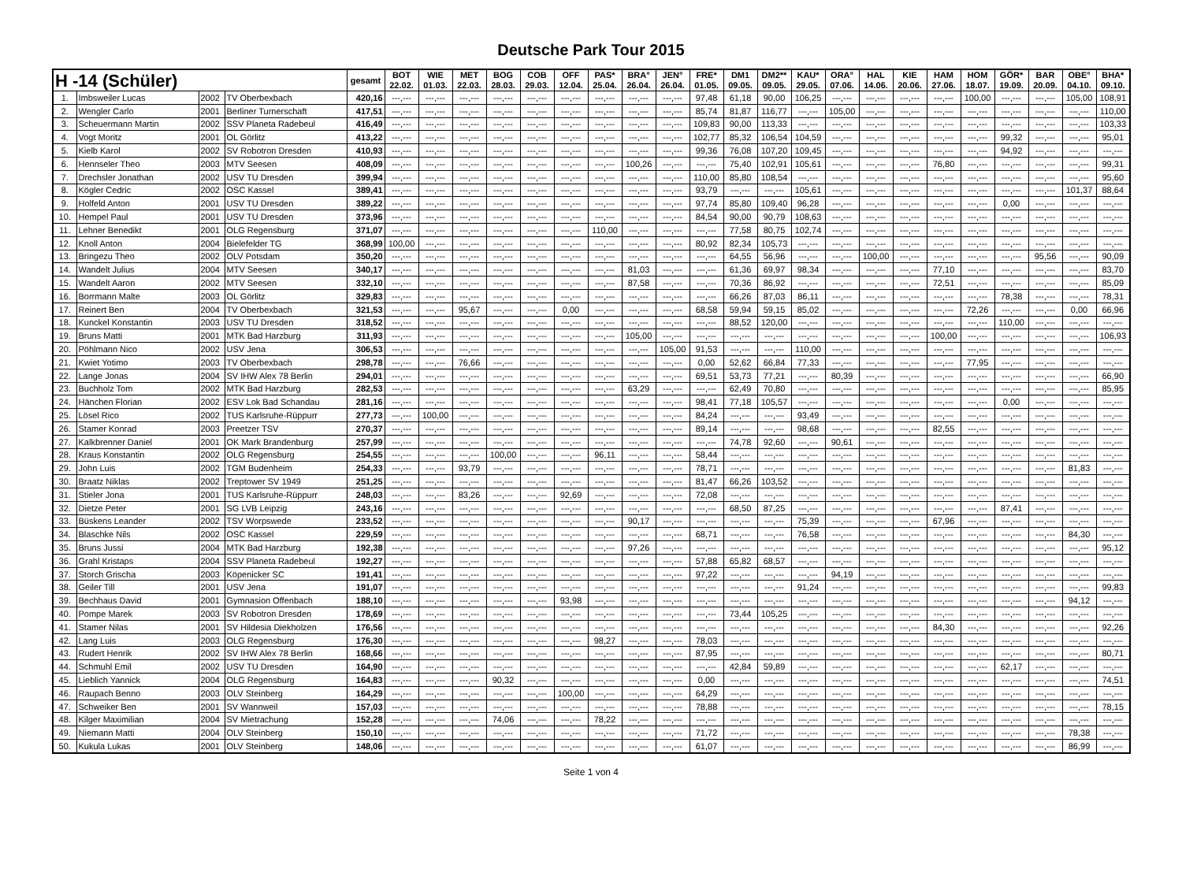Deutsche Park Tour 2015
| H -14 (Schüler) | | | | gesamt | BOT 22.02. | WIE 01.03. | MET 22.03. | BOG 28.03. | COB 29.03. | OFF 12.04. | PAS* 25.04. | BRA° 26.04. | JEN° 26.04. | FRE* 01.05. | DM1 09.05. | DM2** 09.05. | KAU* 29.05. | ORA° 07.06. | HAL 14.06. | KIE 20.06. | HAM 27.06. | HOM 18.07. | GÖR* 19.09. | BAR 20.09. | OBE° 04.10. | BHA* 09.10. |
| --- | --- | --- | --- | --- | --- | --- | --- | --- | --- | --- | --- | --- | --- | --- | --- | --- | --- | --- | --- | --- | --- | --- | --- | --- | --- | --- |
| 1. | Imbsweiler Lucas | 2002 | TV Oberbexbach | 420,16 | ---,--- | ---,--- | ---,--- | ---,--- | ---,--- | ---,--- | ---,--- | ---,--- | ---,--- | 97,48 | 61,18 | 90,00 | 106,25 | ---,--- | ---,--- | ---,--- | ---,--- | 100,00 | ---,--- | ---,--- | 105,00 | 108,91 |
| 2. | Wengler Carlo | 2001 | Berliner Turnerschaft | 417,51 | ---,--- | ---,--- | ---,--- | ---,--- | ---,--- | ---,--- | ---,--- | ---,--- | ---,--- | 85,74 | 81,87 | 116,77 | ---,--- | 105,00 | ---,--- | ---,--- | ---,--- | ---,--- | ---,--- | ---,--- | ---,--- | 110,00 |
| 3. | Scheuermann Martin | 2002 | SSV Planeta Radebeul | 416,49 | ---,--- | ---,--- | ---,--- | ---,--- | ---,--- | ---,--- | ---,--- | ---,--- | ---,--- | 109,83 | 90,00 | 113,33 | ---,--- | ---,--- | ---,--- | ---,--- | ---,--- | ---,--- | ---,--- | ---,--- | ---,--- | 103,33 |
| 4. | Vogt Moritz | 2001 | OL Görlitz | 413,22 | ---,--- | ---,--- | ---,--- | ---,--- | ---,--- | ---,--- | ---,--- | ---,--- | ---,--- | 102,77 | 85,32 | 106,54 | 104,59 | ---,--- | ---,--- | ---,--- | ---,--- | ---,--- | 99,32 | ---,--- | ---,--- | 95,01 |
| 5. | Kielb Karol | 2002 | SV Robotron Dresden | 410,93 | ---,--- | ---,--- | ---,--- | ---,--- | ---,--- | ---,--- | ---,--- | ---,--- | ---,--- | 99,36 | 76,08 | 107,20 | 109,45 | ---,--- | ---,--- | ---,--- | ---,--- | ---,--- | 94,92 | ---,--- | ---,--- | ---,--- |
| 6. | Hennseler Theo | 2003 | MTV Seesen | 408,09 | ---,--- | ---,--- | ---,--- | ---,--- | ---,--- | ---,--- | ---,--- | 100,26 | ---,--- | ---,--- | 75,40 | 102,91 | 105,61 | ---,--- | ---,--- | ---,--- | 76,80 | ---,--- | ---,--- | ---,--- | ---,--- | 99,31 |
| 7. | Drechsler Jonathan | 2002 | USV TU Dresden | 399,94 | ---,--- | ---,--- | ---,--- | ---,--- | ---,--- | ---,--- | ---,--- | ---,--- | ---,--- | 110,00 | 85,80 | 108,54 | ---,--- | ---,--- | ---,--- | ---,--- | ---,--- | ---,--- | ---,--- | ---,--- | ---,--- | 95,60 |
| 8. | Kögler Cedric | 2002 | OSC Kassel | 389,41 | ---,--- | ---,--- | ---,--- | ---,--- | ---,--- | ---,--- | ---,--- | ---,--- | ---,--- | 93,79 | ---,--- | ---,--- | 105,61 | ---,--- | ---,--- | ---,--- | ---,--- | ---,--- | ---,--- | ---,--- | 101,37 | 88,64 |
| 9. | Holfeld Anton | 2001 | USV TU Dresden | 389,22 | ---,--- | ---,--- | ---,--- | ---,--- | ---,--- | ---,--- | ---,--- | ---,--- | ---,--- | 97,74 | 85,80 | 109,40 | 96,28 | ---,--- | ---,--- | ---,--- | ---,--- | ---,--- | 0,00 | ---,--- | ---,--- | ---,--- |
| 10. | Hempel Paul | 2001 | USV TU Dresden | 373,96 | ---,--- | ---,--- | ---,--- | ---,--- | ---,--- | ---,--- | ---,--- | ---,--- | ---,--- | 84,54 | 90,00 | 90,79 | 108,63 | ---,--- | ---,--- | ---,--- | ---,--- | ---,--- | ---,--- | ---,--- | ---,--- | ---,--- |
| 11. | Lehner Benedikt | 2001 | OLG Regensburg | 371,07 | ---,--- | ---,--- | ---,--- | ---,--- | ---,--- | ---,--- | 110,00 | ---,--- | ---,--- | ---,--- | 77,58 | 80,75 | 102,74 | ---,--- | ---,--- | ---,--- | ---,--- | ---,--- | ---,--- | ---,--- | ---,--- | ---,--- |
| 12. | Knoll Anton | 2004 | Bielefelder TG | 368,99 | 100,00 | ---,--- | ---,--- | ---,--- | ---,--- | ---,--- | ---,--- | ---,--- | ---,--- | 80,92 | 82,34 | 105,73 | ---,--- | ---,--- | ---,--- | ---,--- | ---,--- | ---,--- | ---,--- | ---,--- | ---,--- | ---,--- |
| 13. | Bringezu Theo | 2002 | OLV Potsdam | 350,20 | ---,--- | ---,--- | ---,--- | ---,--- | ---,--- | ---,--- | ---,--- | ---,--- | ---,--- | ---,--- | 64,55 | 56,96 | ---,--- | ---,--- | 100,00 | ---,--- | ---,--- | ---,--- | ---,--- | 95,56 | ---,--- | 90,09 |
| 14. | Wandelt Julius | 2004 | MTV Seesen | 340,17 | ---,--- | ---,--- | ---,--- | ---,--- | ---,--- | ---,--- | ---,--- | 81,03 | ---,--- | ---,--- | 61,36 | 69,97 | 98,34 | ---,--- | ---,--- | ---,--- | 77,10 | ---,--- | ---,--- | ---,--- | ---,--- | 83,70 |
| 15. | Wandelt Aaron | 2002 | MTV Seesen | 332,10 | ---,--- | ---,--- | ---,--- | ---,--- | ---,--- | ---,--- | ---,--- | 87,58 | ---,--- | ---,--- | 70,36 | 86,92 | ---,--- | ---,--- | ---,--- | ---,--- | 72,51 | ---,--- | ---,--- | ---,--- | ---,--- | 85,09 |
| 16. | Borrmann Malte | 2003 | OL Görlitz | 329,83 | ---,--- | ---,--- | ---,--- | ---,--- | ---,--- | ---,--- | ---,--- | ---,--- | ---,--- | ---,--- | 66,26 | 87,03 | 86,11 | ---,--- | ---,--- | ---,--- | ---,--- | ---,--- | 78,38 | ---,--- | ---,--- | 78,31 |
| 17. | Reinert Ben | 2004 | TV Oberbexbach | 321,53 | ---,--- | ---,--- | 95,67 | ---,--- | ---,--- | 0,00 | ---,--- | ---,--- | ---,--- | 68,58 | 59,94 | 59,15 | 85,02 | ---,--- | ---,--- | ---,--- | ---,--- | 72,26 | ---,--- | ---,--- | 0,00 | 66,96 |
| 18. | Kunckel Konstantin | 2003 | USV TU Dresden | 318,52 | ---,--- | ---,--- | ---,--- | ---,--- | ---,--- | ---,--- | ---,--- | ---,--- | ---,--- | ---,--- | 88,52 | 120,00 | ---,--- | ---,--- | ---,--- | ---,--- | ---,--- | ---,--- | 110,00 | ---,--- | ---,--- | ---,--- |
| 19. | Bruns Matti | 2001 | MTK Bad Harzburg | 311,93 | ---,--- | ---,--- | ---,--- | ---,--- | ---,--- | ---,--- | ---,--- | 105,00 | ---,--- | ---,--- | ---,--- | ---,--- | ---,--- | ---,--- | ---,--- | ---,--- | 100,00 | ---,--- | ---,--- | ---,--- | ---,--- | 106,93 |
| 20. | Pöhlmann Nico | 2002 | USV Jena | 306,53 | ---,--- | ---,--- | ---,--- | ---,--- | ---,--- | ---,--- | ---,--- | ---,--- | 105,00 | 91,53 | ---,--- | ---,--- | 110,00 | ---,--- | ---,--- | ---,--- | ---,--- | ---,--- | ---,--- | ---,--- | ---,--- | ---,--- |
| 21. | Kwiet Yotimo | 2003 | TV Oberbexbach | 298,78 | ---,--- | ---,--- | 76,66 | ---,--- | ---,--- | ---,--- | ---,--- | ---,--- | ---,--- | 0,00 | 52,62 | 66,84 | 77,33 | ---,--- | ---,--- | ---,--- | ---,--- | 77,95 | ---,--- | ---,--- | ---,--- | ---,--- |
| 22. | Lange Jonas | 2004 | SV IHW Alex 78 Berlin | 294,01 | ---,--- | ---,--- | ---,--- | ---,--- | ---,--- | ---,--- | ---,--- | ---,--- | ---,--- | 69,51 | 53,73 | 77,21 | ---,--- | 80,39 | ---,--- | ---,--- | ---,--- | ---,--- | ---,--- | ---,--- | ---,--- | 66,90 |
| 23. | Buchholz Tom | 2002 | MTK Bad Harzburg | 282,53 | ---,--- | ---,--- | ---,--- | ---,--- | ---,--- | ---,--- | ---,--- | 63,29 | ---,--- | ---,--- | 62,49 | 70,80 | ---,--- | ---,--- | ---,--- | ---,--- | ---,--- | ---,--- | ---,--- | ---,--- | ---,--- | 85,95 |
| 24. | Hänchen Florian | 2002 | ESV Lok Bad Schandau | 281,16 | ---,--- | ---,--- | ---,--- | ---,--- | ---,--- | ---,--- | ---,--- | ---,--- | ---,--- | 98,41 | 77,18 | 105,57 | ---,--- | ---,--- | ---,--- | ---,--- | ---,--- | ---,--- | 0,00 | ---,--- | ---,--- | ---,--- |
| 25. | Lösel Rico | 2002 | TUS Karlsruhe-Rüppurr | 277,73 | ---,--- | 100,00 | ---,--- | ---,--- | ---,--- | ---,--- | ---,--- | ---,--- | ---,--- | 84,24 | ---,--- | ---,--- | 93,49 | ---,--- | ---,--- | ---,--- | ---,--- | ---,--- | ---,--- | ---,--- | ---,--- | ---,--- |
| 26. | Stamer Konrad | 2003 | Preetzer TSV | 270,37 | ---,--- | ---,--- | ---,--- | ---,--- | ---,--- | ---,--- | ---,--- | ---,--- | ---,--- | 89,14 | ---,--- | ---,--- | 98,68 | ---,--- | ---,--- | ---,--- | 82,55 | ---,--- | ---,--- | ---,--- | ---,--- | ---,--- |
| 27. | Kalkbrenner Daniel | 2001 | OK Mark Brandenburg | 257,99 | ---,--- | ---,--- | ---,--- | ---,--- | ---,--- | ---,--- | ---,--- | ---,--- | ---,--- | ---,--- | 74,78 | 92,60 | ---,--- | 90,61 | ---,--- | ---,--- | ---,--- | ---,--- | ---,--- | ---,--- | ---,--- | ---,--- |
| 28. | Kraus Konstantin | 2002 | OLG Regensburg | 254,55 | ---,--- | ---,--- | ---,--- | 100,00 | ---,--- | ---,--- | 96,11 | ---,--- | ---,--- | 58,44 | ---,--- | ---,--- | ---,--- | ---,--- | ---,--- | ---,--- | ---,--- | ---,--- | ---,--- | ---,--- | ---,--- | ---,--- |
| 29. | John Luis | 2002 | TGM Budenheim | 254,33 | ---,--- | ---,--- | 93,79 | ---,--- | ---,--- | ---,--- | ---,--- | ---,--- | ---,--- | 78,71 | ---,--- | ---,--- | ---,--- | ---,--- | ---,--- | ---,--- | ---,--- | ---,--- | ---,--- | ---,--- | 81,83 | ---,--- |
| 30. | Braatz Niklas | 2002 | Treptower SV 1949 | 251,25 | ---,--- | ---,--- | ---,--- | ---,--- | ---,--- | ---,--- | ---,--- | ---,--- | ---,--- | 81,47 | 66,26 | 103,52 | ---,--- | ---,--- | ---,--- | ---,--- | ---,--- | ---,--- | ---,--- | ---,--- | ---,--- | ---,--- |
| 31. | Stieler Jona | 2001 | TUS Karlsruhe-Rüppurr | 248,03 | ---,--- | ---,--- | 83,26 | ---,--- | ---,--- | 92,69 | ---,--- | ---,--- | ---,--- | 72,08 | ---,--- | ---,--- | ---,--- | ---,--- | ---,--- | ---,--- | ---,--- | ---,--- | ---,--- | ---,--- | ---,--- | ---,--- |
| 32. | Dietze Peter | 2001 | SG LVB Leipzig | 243,16 | ---,--- | ---,--- | ---,--- | ---,--- | ---,--- | ---,--- | ---,--- | ---,--- | ---,--- | ---,--- | 68,50 | 87,25 | ---,--- | ---,--- | ---,--- | ---,--- | ---,--- | ---,--- | 87,41 | ---,--- | ---,--- | ---,--- |
| 33. | Büskens Leander | 2002 | TSV Worpswede | 233,52 | ---,--- | ---,--- | ---,--- | ---,--- | ---,--- | ---,--- | ---,--- | 90,17 | ---,--- | ---,--- | ---,--- | ---,--- | 75,39 | ---,--- | ---,--- | ---,--- | 67,96 | ---,--- | ---,--- | ---,--- | ---,--- | ---,--- |
| 34. | Blaschke Nils | 2002 | OSC Kassel | 229,59 | ---,--- | ---,--- | ---,--- | ---,--- | ---,--- | ---,--- | ---,--- | ---,--- | ---,--- | 68,71 | ---,--- | ---,--- | 76,58 | ---,--- | ---,--- | ---,--- | ---,--- | ---,--- | ---,--- | ---,--- | 84,30 | ---,--- |
| 35. | Bruns Jussi | 2004 | MTK Bad Harzburg | 192,38 | ---,--- | ---,--- | ---,--- | ---,--- | ---,--- | ---,--- | ---,--- | 97,26 | ---,--- | ---,--- | ---,--- | ---,--- | ---,--- | ---,--- | ---,--- | ---,--- | ---,--- | ---,--- | ---,--- | ---,--- | ---,--- | 95,12 |
| 36. | Grahl Kristaps | 2004 | SSV Planeta Radebeul | 192,27 | ---,--- | ---,--- | ---,--- | ---,--- | ---,--- | ---,--- | ---,--- | ---,--- | ---,--- | 57,88 | 65,82 | 68,57 | ---,--- | ---,--- | ---,--- | ---,--- | ---,--- | ---,--- | ---,--- | ---,--- | ---,--- | ---,--- |
| 37. | Storch Grischa | 2003 | Köpenicker SC | 191,41 | ---,--- | ---,--- | ---,--- | ---,--- | ---,--- | ---,--- | ---,--- | ---,--- | ---,--- | 97,22 | ---,--- | ---,--- | ---,--- | 94,19 | ---,--- | ---,--- | ---,--- | ---,--- | ---,--- | ---,--- | ---,--- | ---,--- |
| 38. | Geiler Till | 2001 | USV Jena | 191,07 | ---,--- | ---,--- | ---,--- | ---,--- | ---,--- | ---,--- | ---,--- | ---,--- | ---,--- | ---,--- | ---,--- | ---,--- | 91,24 | ---,--- | ---,--- | ---,--- | ---,--- | ---,--- | ---,--- | ---,--- | ---,--- | 99,83 |
| 39. | Bechhaus David | 2001 | Gymnasion Offenbach | 188,10 | ---,--- | ---,--- | ---,--- | ---,--- | ---,--- | 93,98 | ---,--- | ---,--- | ---,--- | ---,--- | ---,--- | ---,--- | ---,--- | ---,--- | ---,--- | ---,--- | ---,--- | ---,--- | ---,--- | ---,--- | 94,12 | ---,--- |
| 40. | Pompe Marek | 2003 | SV Robotron Dresden | 178,69 | ---,--- | ---,--- | ---,--- | ---,--- | ---,--- | ---,--- | ---,--- | ---,--- | ---,--- | ---,--- | 73,44 | 105,25 | ---,--- | ---,--- | ---,--- | ---,--- | ---,--- | ---,--- | ---,--- | ---,--- | ---,--- | ---,--- |
| 41. | Stamer Nilas | 2001 | SV Hildesia Diekholzen | 176,56 | ---,--- | ---,--- | ---,--- | ---,--- | ---,--- | ---,--- | ---,--- | ---,--- | ---,--- | ---,--- | ---,--- | ---,--- | ---,--- | ---,--- | ---,--- | ---,--- | 84,30 | ---,--- | ---,--- | ---,--- | ---,--- | 92,26 |
| 42. | Lang Luis | 2003 | OLG Regensburg | 176,30 | ---,--- | ---,--- | ---,--- | ---,--- | ---,--- | ---,--- | 98,27 | ---,--- | ---,--- | 78,03 | ---,--- | ---,--- | ---,--- | ---,--- | ---,--- | ---,--- | ---,--- | ---,--- | ---,--- | ---,--- | ---,--- | ---,--- |
| 43. | Rudert Henrik | 2002 | SV IHW Alex 78 Berlin | 168,66 | ---,--- | ---,--- | ---,--- | ---,--- | ---,--- | ---,--- | ---,--- | ---,--- | ---,--- | 87,95 | ---,--- | ---,--- | ---,--- | ---,--- | ---,--- | ---,--- | ---,--- | ---,--- | ---,--- | ---,--- | ---,--- | 80,71 |
| 44. | Schmuhl Emil | 2002 | USV TU Dresden | 164,90 | ---,--- | ---,--- | ---,--- | ---,--- | ---,--- | ---,--- | ---,--- | ---,--- | ---,--- | ---,--- | 42,84 | 59,89 | ---,--- | ---,--- | ---,--- | ---,--- | ---,--- | ---,--- | 62,17 | ---,--- | ---,--- | ---,--- |
| 45. | Lieblich Yannick | 2004 | OLG Regensburg | 164,83 | ---,--- | ---,--- | ---,--- | 90,32 | ---,--- | ---,--- | ---,--- | ---,--- | ---,--- | 0,00 | ---,--- | ---,--- | ---,--- | ---,--- | ---,--- | ---,--- | ---,--- | ---,--- | ---,--- | ---,--- | ---,--- | 74,51 |
| 46. | Raupach Benno | 2003 | OLV Steinberg | 164,29 | ---,--- | ---,--- | ---,--- | ---,--- | ---,--- | 100,00 | ---,--- | ---,--- | ---,--- | 64,29 | ---,--- | ---,--- | ---,--- | ---,--- | ---,--- | ---,--- | ---,--- | ---,--- | ---,--- | ---,--- | ---,--- | ---,--- |
| 47. | Schweiker Ben | 2001 | SV Wannweil | 157,03 | ---,--- | ---,--- | ---,--- | ---,--- | ---,--- | ---,--- | ---,--- | ---,--- | ---,--- | 78,88 | ---,--- | ---,--- | ---,--- | ---,--- | ---,--- | ---,--- | ---,--- | ---,--- | ---,--- | ---,--- | ---,--- | 78,15 |
| 48. | Kilger Maximilian | 2004 | SV Mietrachung | 152,28 | ---,--- | ---,--- | ---,--- | 74,06 | ---,--- | ---,--- | 78,22 | ---,--- | ---,--- | ---,--- | ---,--- | ---,--- | ---,--- | ---,--- | ---,--- | ---,--- | ---,--- | ---,--- | ---,--- | ---,--- | ---,--- | ---,--- |
| 49. | Niemann Matti | 2004 | OLV Steinberg | 150,10 | ---,--- | ---,--- | ---,--- | ---,--- | ---,--- | ---,--- | ---,--- | ---,--- | ---,--- | 71,72 | ---,--- | ---,--- | ---,--- | ---,--- | ---,--- | ---,--- | ---,--- | ---,--- | ---,--- | ---,--- | 78,38 | ---,--- |
| 50. | Kukula Lukas | 2001 | OLV Steinberg | 148,06 | ---,--- | ---,--- | ---,--- | ---,--- | ---,--- | ---,--- | ---,--- | ---,--- | ---,--- | 61,07 | ---,--- | ---,--- | ---,--- | ---,--- | ---,--- | ---,--- | ---,--- | ---,--- | ---,--- | ---,--- | 86,99 | ---,--- |
Seite 1 von 4